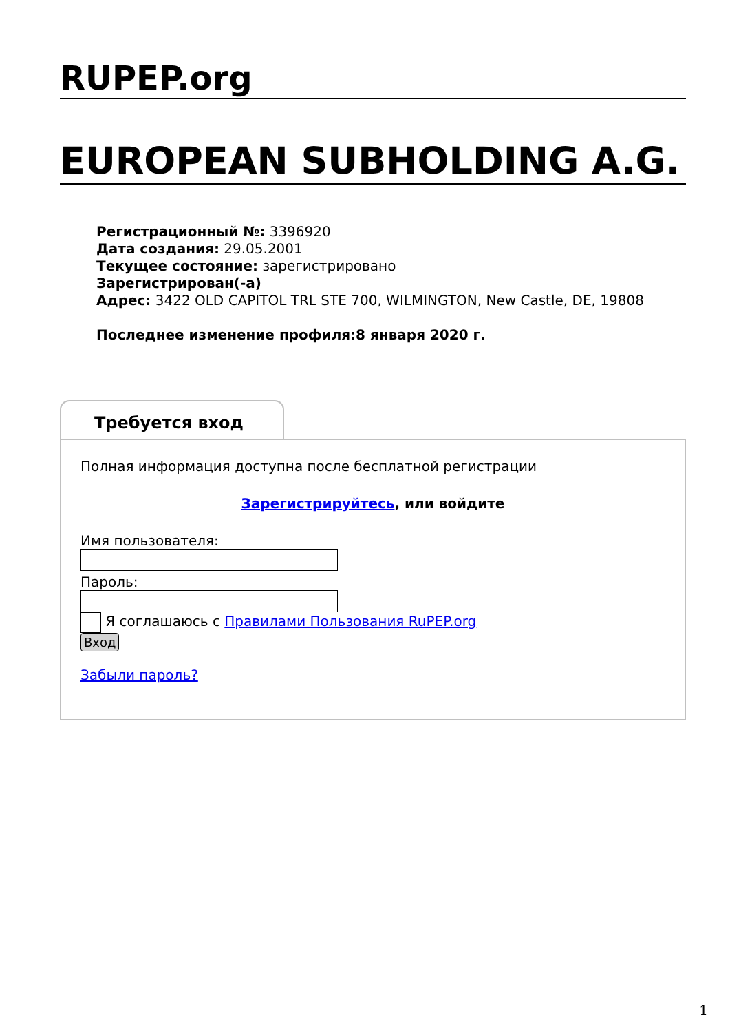RUPEP.org
EUROPEAN SUBHOLDING A.G.
Регистрационный №: 3396920
Дата создания: 29.05.2001
Текущее состояние: зарегистрировано
Зарегистрирован(-а)
Адрес: 3422 OLD CAPITOL TRL STE 700, WILMINGTON, New Castle, DE, 19808
Последнее изменение профиля:8 января 2020 г.
Требуется вход
Полная информация доступна после бесплатной регистрации
Зарегистрируйтесь, или войдите
Имя пользователя:
Пароль:
Я соглашаюсь с Правилами Пользования RuPEP.org
Вход
Забыли пароль?
1